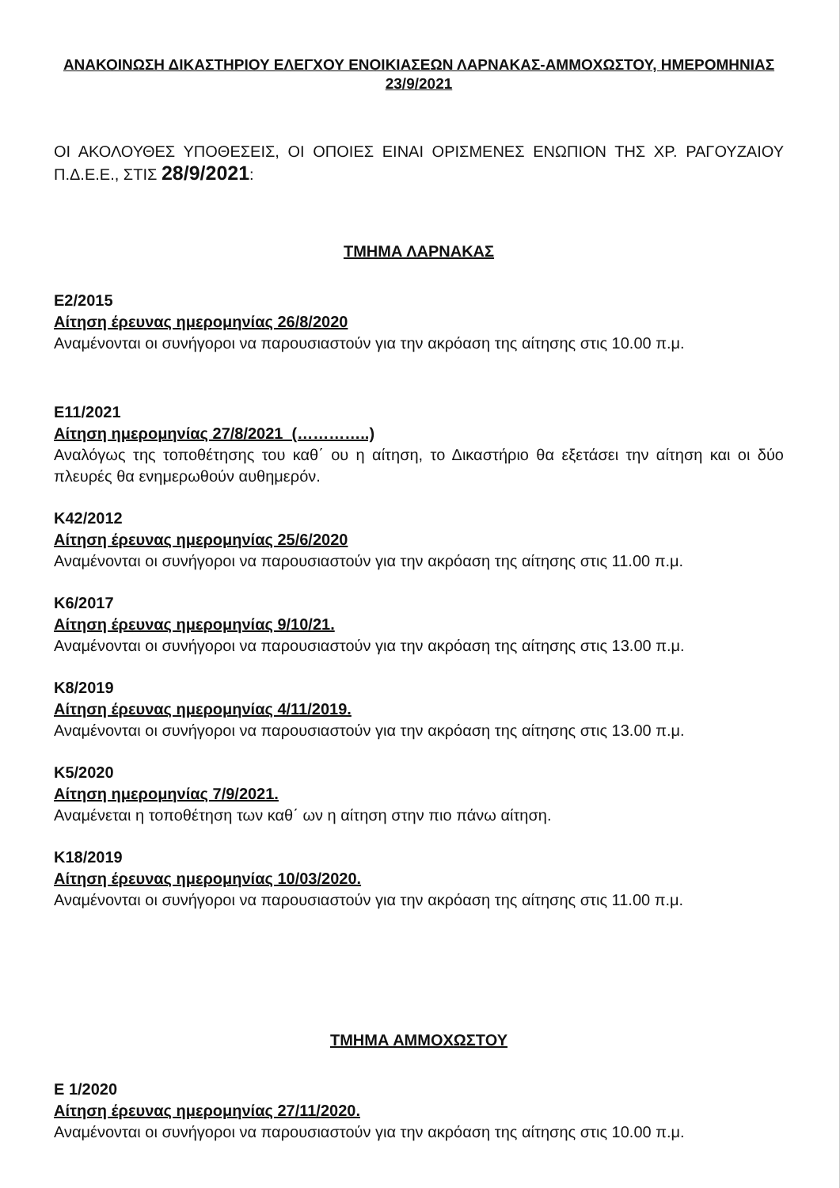ΑΝΑΚΟΙΝΩΣΗ ΔΙΚΑΣΤΗΡΙΟΥ ΕΛΕΓΧΟΥ ΕΝΟΙΚΙΑΣΕΩΝ ΛΑΡΝΑΚΑΣ-ΑΜΜΟΧΩΣΤΟΥ, ΗΜΕΡΟΜΗΝΙΑΣ 23/9/2021
ΟΙ ΑΚΟΛΟΥΘΕΣ ΥΠΟΘΕΣΕΙΣ, ΟΙ ΟΠΟΙΕΣ ΕΙΝΑΙ ΟΡΙΣΜΕΝΕΣ ΕΝΩΠΙΟΝ ΤΗΣ ΧΡ. ΡΑΓΟΥΖΑΙΟΥ Π.Δ.Ε.Ε., ΣΤΙΣ 28/9/2021:
ΤΜΗΜΑ ΛΑΡΝΑΚΑΣ
Ε2/2015
Αίτηση έρευνας ημερομηνίας 26/8/2020
Αναμένονται οι συνήγοροι να παρουσιαστούν για την ακρόαση της αίτησης στις 10.00 π.μ.
Ε11/2021
Αίτηση ημερομηνίας 27/8/2021 (…………..)
Αναλόγως της τοποθέτησης του καθ΄ ου η αίτηση, το Δικαστήριο θα εξετάσει την αίτηση και οι δύο πλευρές θα ενημερωθούν αυθημερόν.
Κ42/2012
Αίτηση έρευνας ημερομηνίας 25/6/2020
Αναμένονται οι συνήγοροι να παρουσιαστούν για την ακρόαση της αίτησης στις 11.00 π.μ.
Κ6/2017
Αίτηση έρευνας ημερομηνίας 9/10/21.
Αναμένονται οι συνήγοροι να παρουσιαστούν για την ακρόαση της αίτησης στις 13.00 π.μ.
Κ8/2019
Αίτηση έρευνας ημερομηνίας 4/11/2019.
Αναμένονται οι συνήγοροι να παρουσιαστούν για την ακρόαση της αίτησης στις 13.00 π.μ.
Κ5/2020
Αίτηση ημερομηνίας 7/9/2021.
Αναμένεται η τοποθέτηση των καθ΄ ων η αίτηση στην πιο πάνω αίτηση.
Κ18/2019
Αίτηση έρευνας ημερομηνίας 10/03/2020.
Αναμένονται οι συνήγοροι να παρουσιαστούν για την ακρόαση της αίτησης στις 11.00 π.μ.
ΤΜΗΜΑ ΑΜΜΟΧΩΣΤΟΥ
Ε 1/2020
Αίτηση έρευνας ημερομηνίας 27/11/2020.
Αναμένονται οι συνήγοροι να παρουσιαστούν για την ακρόαση της αίτησης στις 10.00 π.μ.